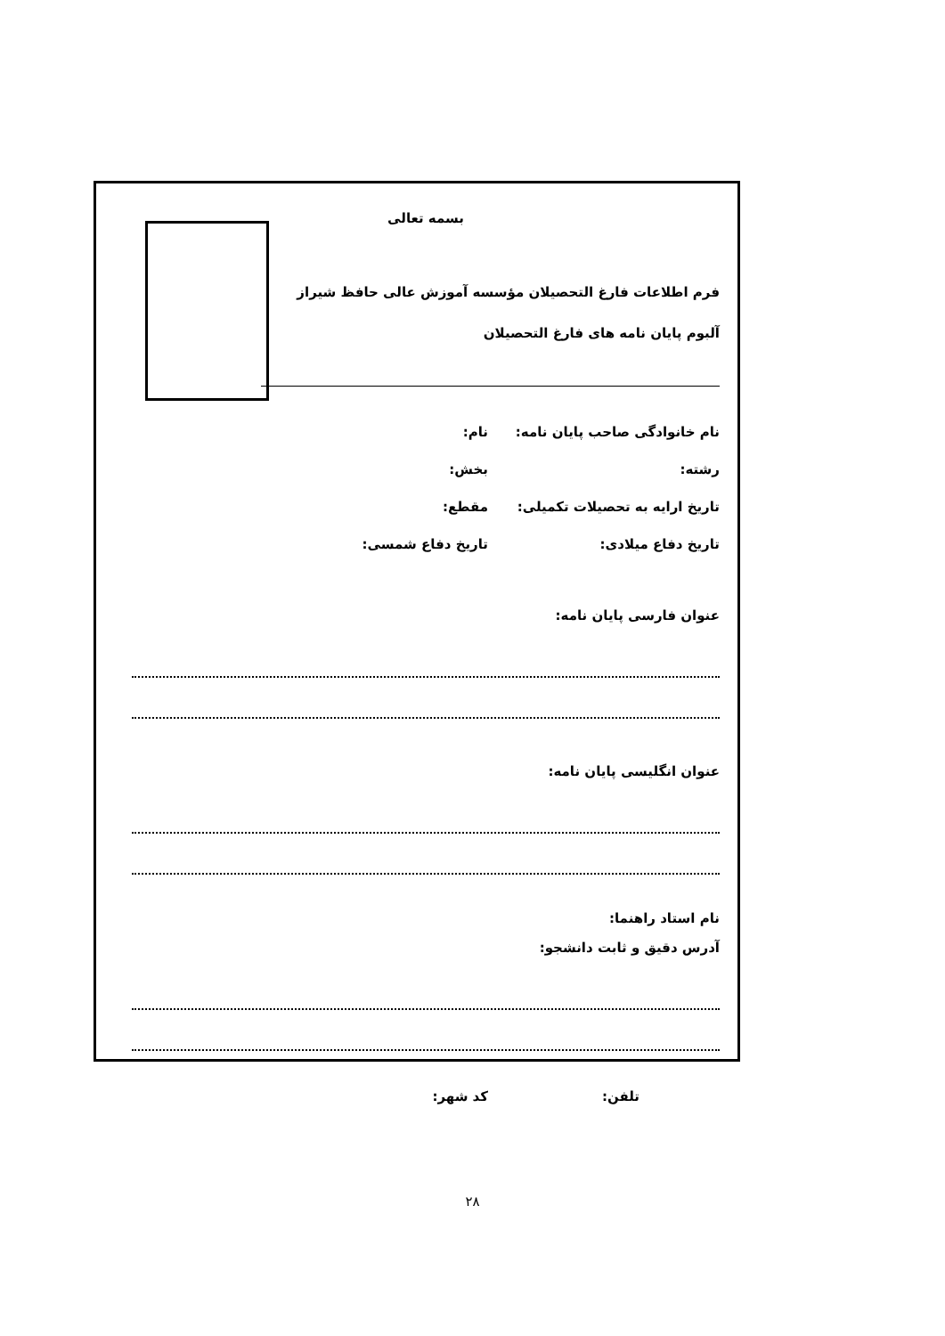بسمه تعالی
فرم اطلاعات فارغ التحصیلان مؤسسه آموزش عالی حافظ شیراز
آلبوم پایان نامه های فارغ التحصیلان
نام خانوادگی صاحب پایان نامه: نام:
رشته: بخش:
تاریخ ارایه به تحصیلات تکمیلی: مقطع:
تاریخ دفاع میلادی: تاریخ دفاع شمسی:
عنوان فارسی پایان نامه:
عنوان انگلیسی پایان نامه:
نام استاد راهنما:
آدرس دقیق و ثابت دانشجو:
تلفن: کد شهر:
۲۸